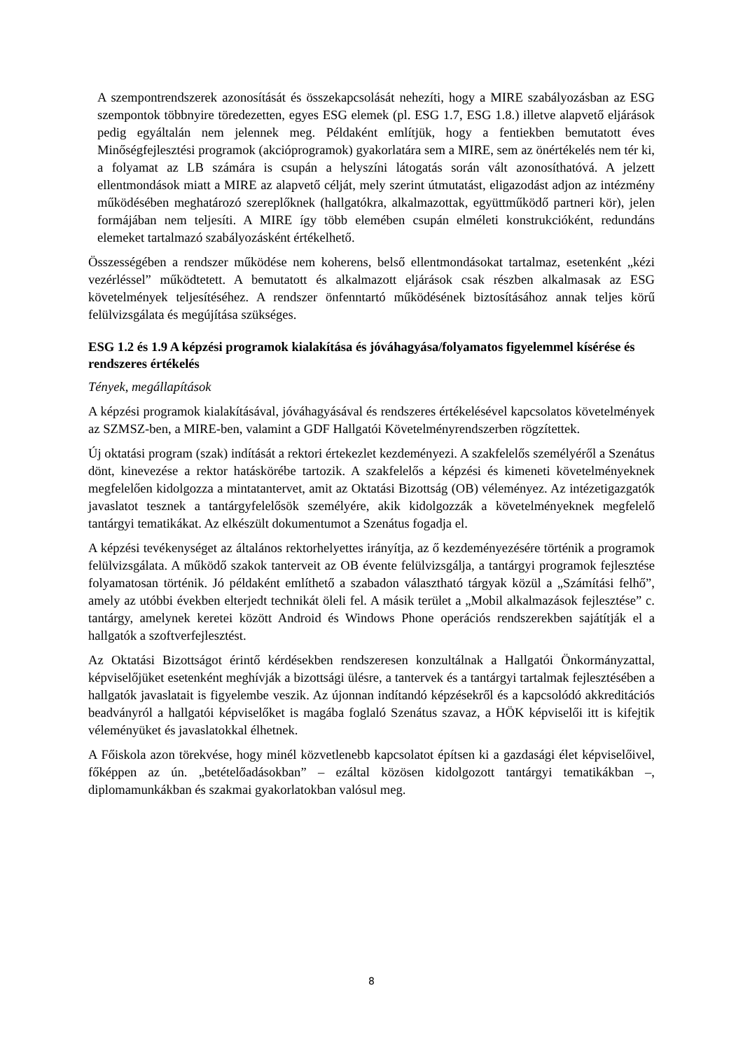A szempontrendszerek azonosítását és összekapcsolását nehezíti, hogy a MIRE szabályozásban az ESG szempontok többnyire töredezetten, egyes ESG elemek (pl. ESG 1.7, ESG 1.8.) illetve alapvető eljárások pedig egyáltalán nem jelennek meg. Példaként említjük, hogy a fentiekben bemutatott éves Minőségfejlesztési programok (akcióprogramok) gyakorlatára sem a MIRE, sem az önértékelés nem tér ki, a folyamat az LB számára is csupán a helyszíni látogatás során vált azonosíthatóvá. A jelzett ellentmondások miatt a MIRE az alapvető célját, mely szerint útmutatást, eligazodást adjon az intézmény működésében meghatározó szereplőknek (hallgatókra, alkalmazottak, együttműködő partneri kör), jelen formájában nem teljesíti. A MIRE így több elemében csupán elméleti konstrukcióként, redundáns elemeket tartalmazó szabályozásként értékelhető.
Összességében a rendszer működése nem koherens, belső ellentmondásokat tartalmaz, esetenként „kézi vezérléssel” működtetett. A bemutatott és alkalmazott eljárások csak részben alkalmasak az ESG követelmények teljesítéséhez. A rendszer önfenntartó működésének biztosításához annak teljes körű felülvizsgálata és megújítása szükséges.
ESG 1.2 és 1.9 A képzési programok kialakítása és jóváhagyása/folyamatos figyelemmel kísérése és rendszeres értékelés
Tények, megállapítások
A képzési programok kialakításával, jóváhagyásával és rendszeres értékelésével kapcsolatos követelmények az SZMSZ-ben, a MIRE-ben, valamint a GDF Hallgatói Követelményrendszerben rögzítettek.
Új oktatási program (szak) indítását a rektori értekezlet kezdeményezi. A szakfelelős személyéről a Szenátus dönt, kinevezése a rektor hatáskörébe tartozik. A szakfelelős a képzési és kimeneti követelményeknek megfelelően kidolgozza a mintatantervet, amit az Oktatási Bizottság (OB) véleményez. Az intézetigazgatók javaslatot tesznek a tantárgyfelelősök személyére, akik kidolgozzák a követelményeknek megfelelő tantárgyi tematikákat. Az elkészült dokumentumot a Szenátus fogadja el.
A képzési tevékenységet az általános rektorhelyettes irányítja, az ő kezdeményezésére történik a programok felülvizsgálata. A működő szakok tanterveit az OB évente felülvizsgálja, a tantárgyi programok fejlesztése folyamatosan történik. Jó példaként említhető a szabadon választható tárgyak közül a „Számítási felhő”, amely az utóbbi években elterjedt technikát öleli fel. A másik terület a „Mobil alkalmazások fejlesztése” c. tantárgy, amelynek keretei között Android és Windows Phone operációs rendszerekben sajátítják el a hallgatók a szoftverfejlesztést.
Az Oktatási Bizottságot érintő kérdésekben rendszeresen konzultálnak a Hallgatói Önkormányzattal, képviselőjüket esetenként meghívják a bizottsági ülésre, a tantervek és a tantárgyi tartalmak fejlesztésében a hallgatók javaslatait is figyelembe veszik. Az újonnan indítandó képzésekről és a kapcsolódó akkreditációs beadványról a hallgatói képviselőket is magába foglaló Szenátus szavaz, a HÖK képviselői itt is kifejtik véleményüket és javaslatokkal élhetnek.
A Főiskola azon törekvése, hogy minél közvetlenebb kapcsolatot építsen ki a gazdasági élet képviselőivel, főképpen az ún. „betételőadásokban” – ezáltal közösen kidolgozott tantárgyi tematikákban –, diplomamunkákban és szakmai gyakorlatokban valósul meg.
8